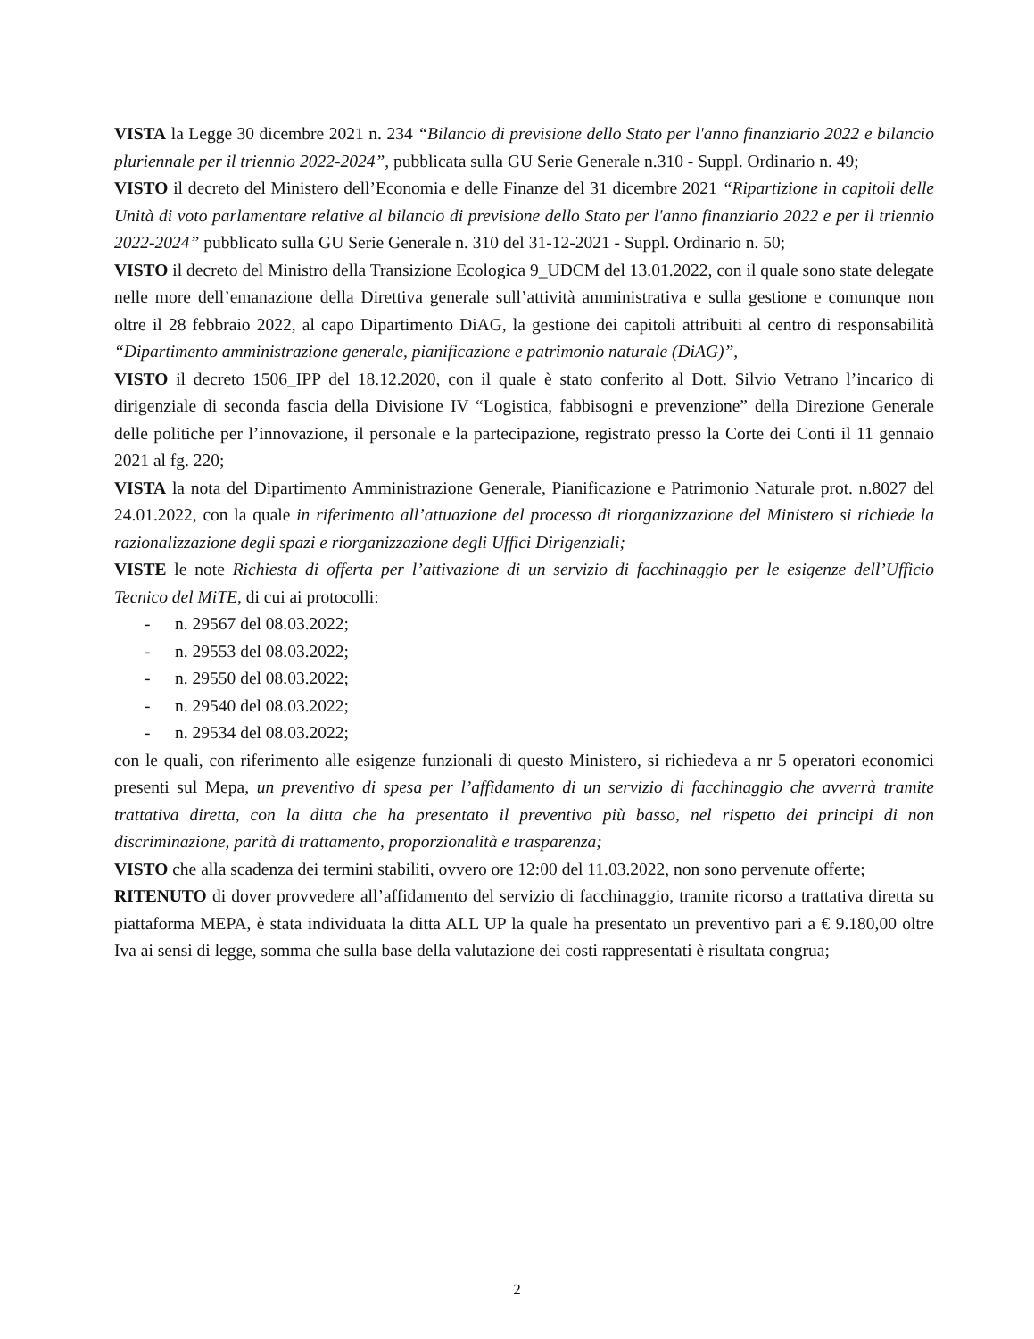VISTA la Legge 30 dicembre 2021 n. 234 “Bilancio di previsione dello Stato per l'anno finanziario 2022 e bilancio pluriennale per il triennio 2022-2024”, pubblicata sulla GU Serie Generale n.310 - Suppl. Ordinario n. 49;
VISTO il decreto del Ministero dell’Economia e delle Finanze del 31 dicembre 2021 “Ripartizione in capitoli delle Unità di voto parlamentare relative al bilancio di previsione dello Stato per l'anno finanziario 2022 e per il triennio 2022-2024” pubblicato sulla GU Serie Generale n. 310 del 31-12-2021 - Suppl. Ordinario n. 50;
VISTO il decreto del Ministro della Transizione Ecologica 9_UDCM del 13.01.2022, con il quale sono state delegate nelle more dell’emanazione della Direttiva generale sull’attività amministrativa e sulla gestione e comunque non oltre il 28 febbraio 2022, al capo Dipartimento DiAG, la gestione dei capitoli attribuiti al centro di responsabilità “Dipartimento amministrazione generale, pianificazione e patrimonio naturale (DiAG)”,
VISTO il decreto 1506_IPP del 18.12.2020, con il quale è stato conferito al Dott. Silvio Vetrano l’incarico di dirigenziale di seconda fascia della Divisione IV “Logistica, fabbisogni e prevenzione” della Direzione Generale delle politiche per l’innovazione, il personale e la partecipazione, registrato presso la Corte dei Conti il 11 gennaio 2021 al fg. 220;
VISTA la nota del Dipartimento Amministrazione Generale, Pianificazione e Patrimonio Naturale prot. n.8027 del 24.01.2022, con la quale in riferimento all’attuazione del processo di riorganizzazione del Ministero si richiede la razionalizzazione degli spazi e riorganizzazione degli Uffici Dirigenziali;
VISTE le note Richiesta di offerta per l’attivazione di un servizio di facchinaggio per le esigenze dell’Ufficio Tecnico del MiTE, di cui ai protocolli:
- n. 29567 del 08.03.2022;
- n. 29553 del 08.03.2022;
- n. 29550 del 08.03.2022;
- n. 29540 del 08.03.2022;
- n. 29534 del 08.03.2022;
con le quali, con riferimento alle esigenze funzionali di questo Ministero, si richiedeva a nr 5 operatori economici presenti sul Mepa, un preventivo di spesa per l’affidamento di un servizio di facchinaggio che avverrà tramite trattativa diretta, con la ditta che ha presentato il preventivo più basso, nel rispetto dei principi di non discriminazione, parità di trattamento, proporzionalità e trasparenza;
VISTO che alla scadenza dei termini stabiliti, ovvero ore 12:00 del 11.03.2022, non sono pervenute offerte;
RITENUTO di dover provvedere all’affidamento del servizio di facchinaggio, tramite ricorso a trattativa diretta su piattaforma MEPA, è stata individuata la ditta ALL UP la quale ha presentato un preventivo pari a € 9.180,00 oltre Iva ai sensi di legge, somma che sulla base della valutazione dei costi rappresentati è risultata congrua;
2